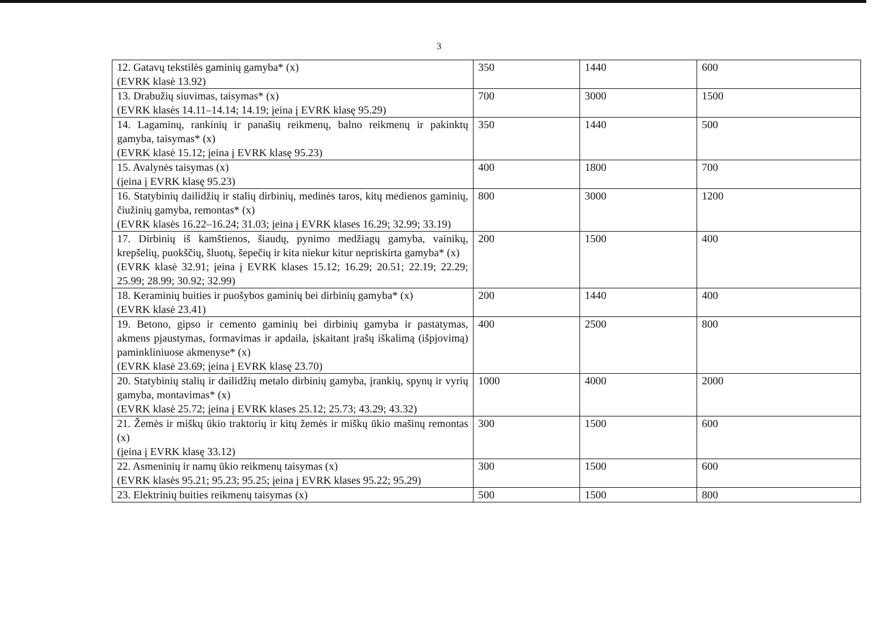3
| 12. Gatavų tekstilės gaminių gamyba* (x) (EVRK klasė 13.92) | 350 | 1440 | 600 |
| 13. Drabužių siuvimas, taisymas* (x) (EVRK klasės 14.11–14.14; 14.19; įeina į EVRK klasę 95.29) | 700 | 3000 | 1500 |
| 14. Lagaminų, rankinių ir panašių reikmenų, balno reikmenų ir pakinktų gamyba, taisymas* (x) (EVRK klasė 15.12; įeina į EVRK klasę 95.23) | 350 | 1440 | 500 |
| 15. Avalynės taisymas (x) (įeina į EVRK klasę 95.23) | 400 | 1800 | 700 |
| 16. Statybinių dailidžių ir stalių dirbinių, medinės taros, kitų medienos gaminių, čiužinių gamyba, remontas* (x) (EVRK klasės 16.22–16.24; 31.03; įeina į EVRK klases 16.29; 32.99; 33.19) | 800 | 3000 | 1200 |
| 17. Dirbinių iš kamštienos, šiaudų, pynimo medžiagų gamyba, vainikų, krepšelių, puokščių, šluotų, šepečių ir kita niekur kitur nepriskirta gamyba* (x) (EVRK klasė 32.91; įeina į EVRK klases 15.12; 16.29; 20.51; 22.19; 22.29; 25.99; 28.99; 30.92; 32.99) | 200 | 1500 | 400 |
| 18. Keraminių buities ir puošybos gaminių bei dirbinių gamyba* (x) (EVRK klasė 23.41) | 200 | 1440 | 400 |
| 19. Betono, gipso ir cemento gaminių bei dirbinių gamyba ir pastatymas, akmens pjaustymas, formavimas ir apdaila, įskaitant įrašų iškalimą (išpjovimą) paminkliniuose akmenyse* (x) (EVRK klasė 23.69; įeina į EVRK klasę 23.70) | 400 | 2500 | 800 |
| 20. Statybinių stalių ir dailidžių metalo dirbinių gamyba, įrankių, spynų ir vyrių gamyba, montavimas* (x) (EVRK klasė 25.72; įeina į EVRK klases 25.12; 25.73; 43.29; 43.32) | 1000 | 4000 | 2000 |
| 21. Žemės ir miškų ūkio traktorių ir kitų žemės ir miškų ūkio mašinų remontas (x) (įeina į EVRK klasę 33.12) | 300 | 1500 | 600 |
| 22. Asmeninių ir namų ūkio reikmenų taisymas (x) (EVRK klasės 95.21; 95.23; 95.25; įeina į EVRK klases 95.22; 95.29) | 300 | 1500 | 600 |
| 23. Elektrinių buities reikmenų taisymas (x) | 500 | 1500 | 800 |